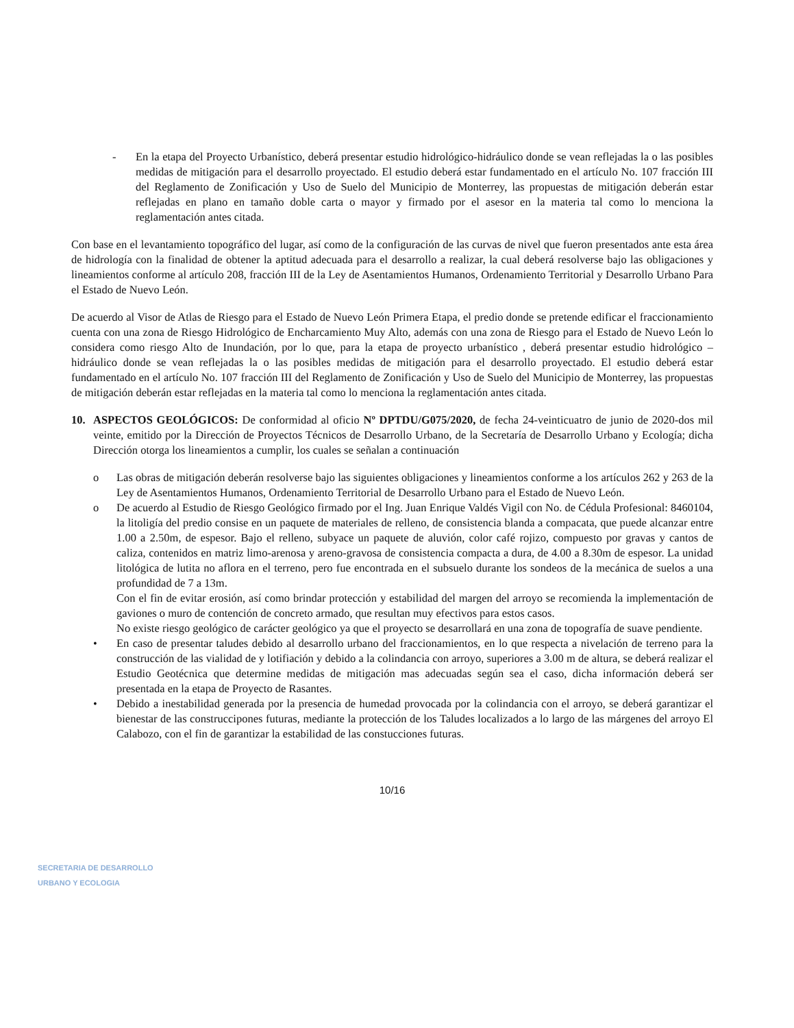- En la etapa del Proyecto Urbanístico, deberá presentar estudio hidrológico-hidráulico donde se vean reflejadas la o las posibles medidas de mitigación para el desarrollo proyectado. El estudio deberá estar fundamentado en el artículo No. 107 fracción III del Reglamento de Zonificación y Uso de Suelo del Municipio de Monterrey, las propuestas de mitigación deberán estar reflejadas en plano en tamaño doble carta o mayor y firmado por el asesor en la materia tal como lo menciona la reglamentación antes citada.
Con base en el levantamiento topográfico del lugar, así como de la configuración de las curvas de nivel que fueron presentados ante esta área de hidrología con la finalidad de obtener la aptitud adecuada para el desarrollo a realizar, la cual deberá resolverse bajo las obligaciones y lineamientos conforme al artículo 208, fracción III de la Ley de Asentamientos Humanos, Ordenamiento Territorial y Desarrollo Urbano Para el Estado de Nuevo León.
De acuerdo al Visor de Atlas de Riesgo para el Estado de Nuevo León Primera Etapa, el predio donde se pretende edificar el fraccionamiento cuenta con una zona de Riesgo Hidrológico de Encharcamiento Muy Alto, además con una zona de Riesgo para el Estado de Nuevo León lo considera como riesgo Alto de Inundación, por lo que, para la etapa de proyecto urbanístico , deberá presentar estudio hidrológico – hidráulico donde se vean reflejadas la o las posibles medidas de mitigación para el desarrollo proyectado. El estudio deberá estar fundamentado en el artículo No. 107 fracción III del Reglamento de Zonificación y Uso de Suelo del Municipio de Monterrey, las propuestas de mitigación deberán estar reflejadas en la materia tal como lo menciona la reglamentación antes citada.
10. ASPECTOS GEOLÓGICOS: De conformidad al oficio Nº DPTDU/G075/2020, de fecha 24-veinticuatro de junio de 2020-dos mil veinte, emitido por la Dirección de Proyectos Técnicos de Desarrollo Urbano, de la Secretaría de Desarrollo Urbano y Ecología; dicha Dirección otorga los lineamientos a cumplir, los cuales se señalan a continuación
o Las obras de mitigación deberán resolverse bajo las siguientes obligaciones y lineamientos conforme a los artículos 262 y 263 de la Ley de Asentamientos Humanos, Ordenamiento Territorial de Desarrollo Urbano para el Estado de Nuevo León.
o De acuerdo al Estudio de Riesgo Geológico firmado por el Ing. Juan Enrique Valdés Vigil con No. de Cédula Profesional: 8460104, la litoligía del predio consise en un paquete de materiales de relleno, de consistencia blanda a compacata, que puede alcanzar entre 1.00 a 2.50m, de espesor. Bajo el relleno, subyace un paquete de aluvión, color café rojizo, compuesto por gravas y cantos de caliza, contenidos en matriz limo-arenosa y areno-gravosa de consistencia compacta a dura, de 4.00 a 8.30m de espesor. La unidad litológica de lutita no aflora en el terreno, pero fue encontrada en el subsuelo durante los sondeos de la mecánica de suelos a una profundidad de 7 a 13m.
Con el fin de evitar erosión, así como brindar protección y estabilidad del margen del arroyo se recomienda la implementación de gaviones o muro de contención de concreto armado, que resultan muy efectivos para estos casos.
No existe riesgo geológico de carácter geológico ya que el proyecto se desarrollará en una zona de topografía de suave pendiente.
• En caso de presentar taludes debido al desarrollo urbano del fraccionamientos, en lo que respecta a nivelación de terreno para la construcción de las vialidad de y lotifiación y debido a la colindancia con arroyo, superiores a 3.00 m de altura, se deberá realizar el Estudio Geotécnica que determine medidas de mitigación mas adecuadas según sea el caso, dicha información deberá ser presentada en la etapa de Proyecto de Rasantes.
• Debido a inestabilidad generada por la presencia de humedad provocada por la colindancia con el arroyo, se deberá garantizar el bienestar de las construccipones futuras, mediante la protección de los Taludes localizados a lo largo de las márgenes del arroyo El Calabozo, con el fin de garantizar la estabilidad de las constucciones futuras.
10/16
SECRETARIA DE DESARROLLO
URBANO Y ECOLOGIA